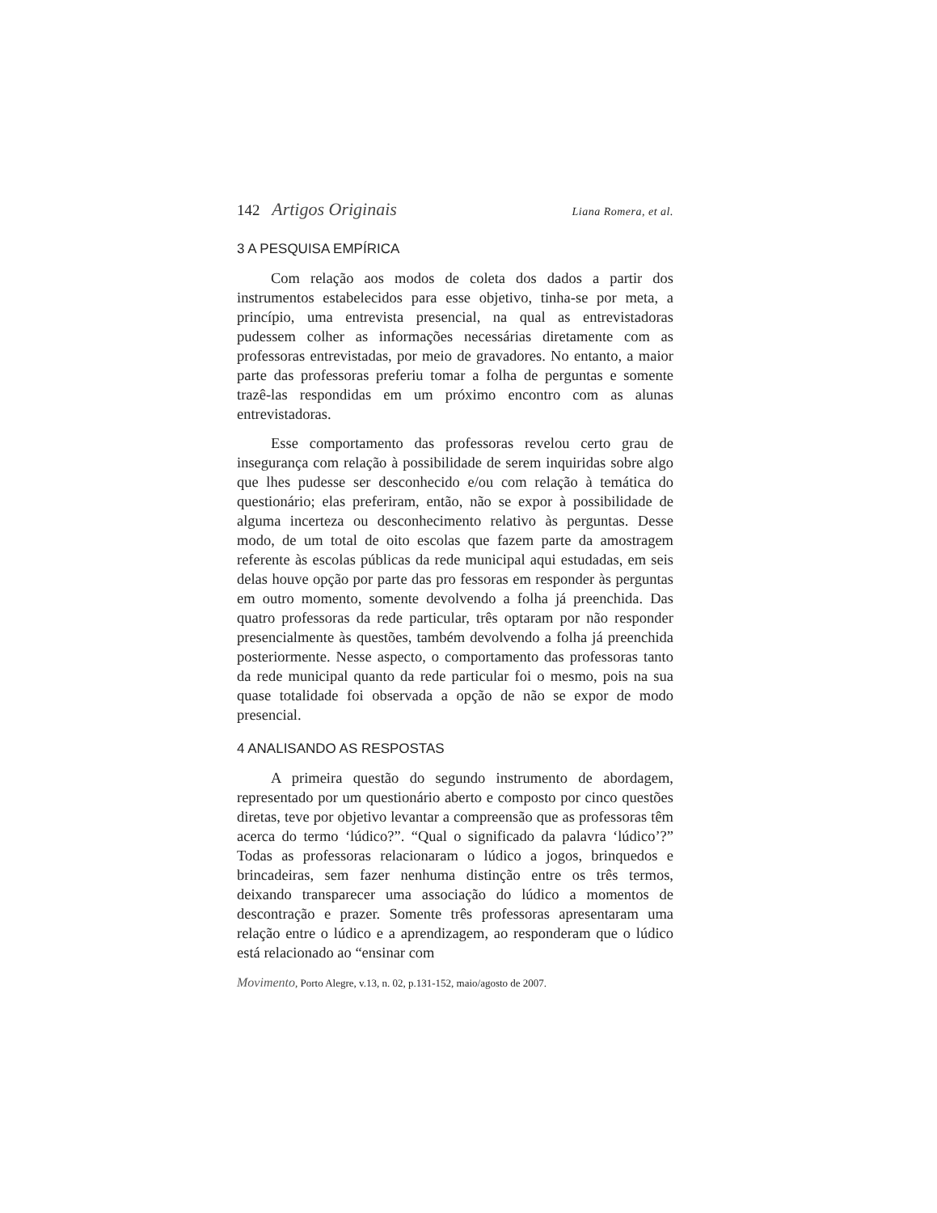142 Artigos Originais Liana Romera, et al.
3 A PESQUISA EMPÍRICA
Com relação aos modos de coleta dos dados a partir dos instrumentos estabelecidos para esse objetivo, tinha-se por meta, a princípio, uma entrevista presencial, na qual as entrevistadoras pudessem colher as informações necessárias diretamente com as professoras entrevistadas, por meio de gravadores. No entanto, a maior parte das professoras preferiu tomar a folha de perguntas e somente trazê-las respondidas em um próximo encontro com as alunas entrevistadoras.
Esse comportamento das professoras revelou certo grau de insegurança com relação à possibilidade de serem inquiridas sobre algo que lhes pudesse ser desconhecido e/ou com relação à temática do questionário; elas preferiram, então, não se expor à possibilidade de alguma incerteza ou desconhecimento relativo às perguntas. Desse modo, de um total de oito escolas que fazem parte da amostragem referente às escolas públicas da rede municipal aqui estudadas, em seis delas houve opção por parte das pro fessoras em responder às perguntas em outro momento, somente devolvendo a folha já preenchida. Das quatro professoras da rede particular, três optaram por não responder presencialmente às questões, também devolvendo a folha já preenchida posteriormente. Nesse aspecto, o comportamento das professoras tanto da rede municipal quanto da rede particular foi o mesmo, pois na sua quase totalidade foi observada a opção de não se expor de modo presencial.
4 ANALISANDO AS RESPOSTAS
A primeira questão do segundo instrumento de abordagem, representado por um questionário aberto e composto por cinco questões diretas, teve por objetivo levantar a compreensão que as professoras têm acerca do termo ‘lúdico?”. “Qual o significado da palavra ‘lúdico’?” Todas as professoras relacionaram o lúdico a jogos, brinquedos e brincadeiras, sem fazer nenhuma distinção entre os três termos, deixando transparecer uma associação do lúdico a momentos de descontração e prazer. Somente três professoras apresentaram uma relação entre o lúdico e a aprendizagem, ao responderam que o lúdico está relacionado ao “ensinar com
Movimento, Porto Alegre, v.13, n. 02, p.131-152, maio/agosto de 2007.